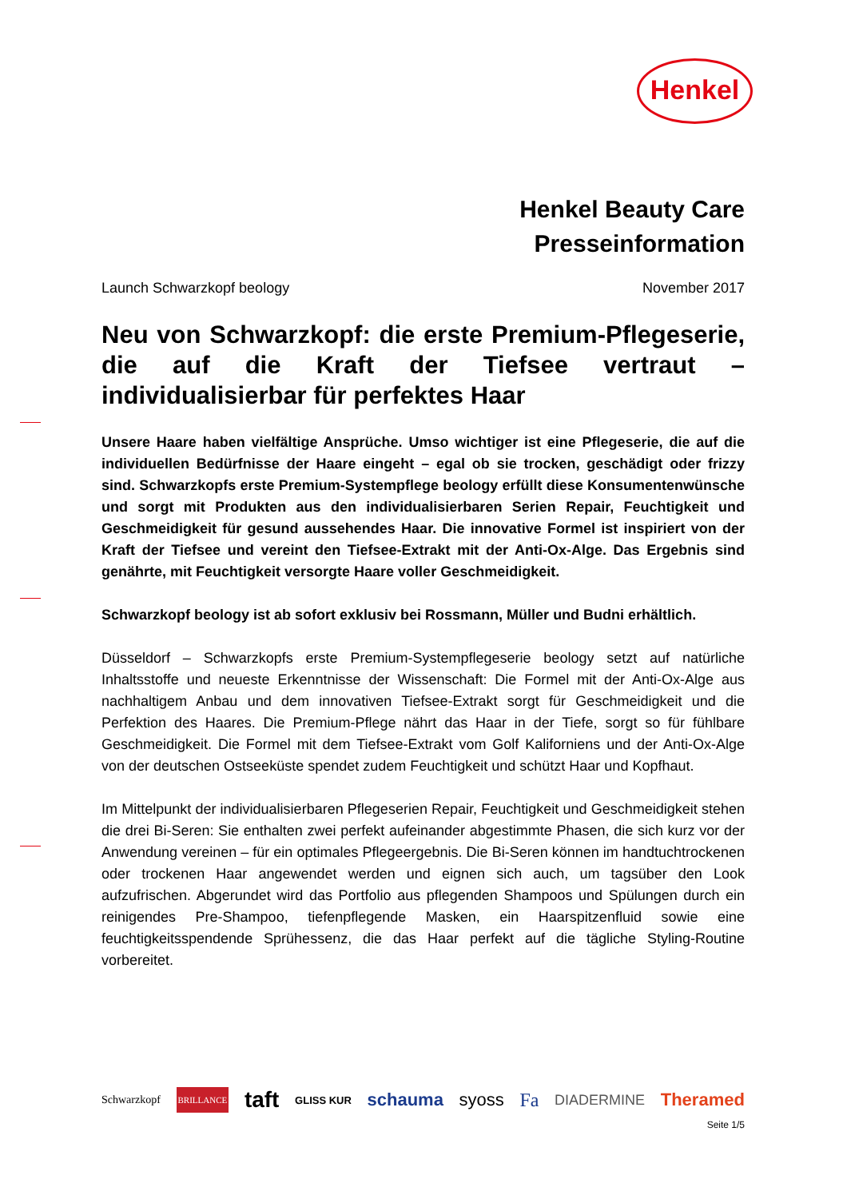Henkel
Henkel Beauty Care
Presseinformation
Launch Schwarzkopf beology November 2017
Neu von Schwarzkopf: die erste Premium-Pflegeserie, die auf die Kraft der Tiefsee vertraut – individualisierbar für perfektes Haar
Unsere Haare haben vielfältige Ansprüche. Umso wichtiger ist eine Pflegeserie, die auf die individuellen Bedürfnisse der Haare eingeht – egal ob sie trocken, geschädigt oder frizzy sind. Schwarzkopfs erste Premium-Systempflege beology erfüllt diese Konsumentenwünsche und sorgt mit Produkten aus den individualisierbaren Serien Repair, Feuchtigkeit und Geschmeidigkeit für gesund aussehendes Haar. Die innovative Formel ist inspiriert von der Kraft der Tiefsee und vereint den Tiefsee-Extrakt mit der Anti-Ox-Alge. Das Ergebnis sind genährte, mit Feuchtigkeit versorgte Haare voller Geschmeidigkeit.
Schwarzkopf beology ist ab sofort exklusiv bei Rossmann, Müller und Budni erhältlich.
Düsseldorf – Schwarzkopfs erste Premium-Systempflegeserie beology setzt auf natürliche Inhaltsstoffe und neueste Erkenntnisse der Wissenschaft: Die Formel mit der Anti-Ox-Alge aus nachhaltigem Anbau und dem innovativen Tiefsee-Extrakt sorgt für Geschmeidigkeit und die Perfektion des Haares. Die Premium-Pflege nährt das Haar in der Tiefe, sorgt so für fühlbare Geschmeidigkeit. Die Formel mit dem Tiefsee-Extrakt vom Golf Kaliforniens und der Anti-Ox-Alge von der deutschen Ostseeküste spendet zudem Feuchtigkeit und schützt Haar und Kopfhaut.
Im Mittelpunkt der individualisierbaren Pflegeserien Repair, Feuchtigkeit und Geschmeidigkeit stehen die drei Bi-Seren: Sie enthalten zwei perfekt aufeinander abgestimmte Phasen, die sich kurz vor der Anwendung vereinen – für ein optimales Pflegeergebnis. Die Bi-Seren können im handtuchtrockenen oder trockenen Haar angewendet werden und eignen sich auch, um tagsüber den Look aufzufrischen. Abgerundet wird das Portfolio aus pflegenden Shampoos und Spülungen durch ein reinigendes Pre-Shampoo, tiefenpflegende Masken, ein Haarspitzenfluid sowie eine feuchtigkeitsspendende Sprühessenz, die das Haar perfekt auf die tägliche Styling-Routine vorbereitet.
Schwarzkopf BRILLANCE taft GLISS KUR schauma syoss Fa DIADERMINE Theramed
Seite 1/5